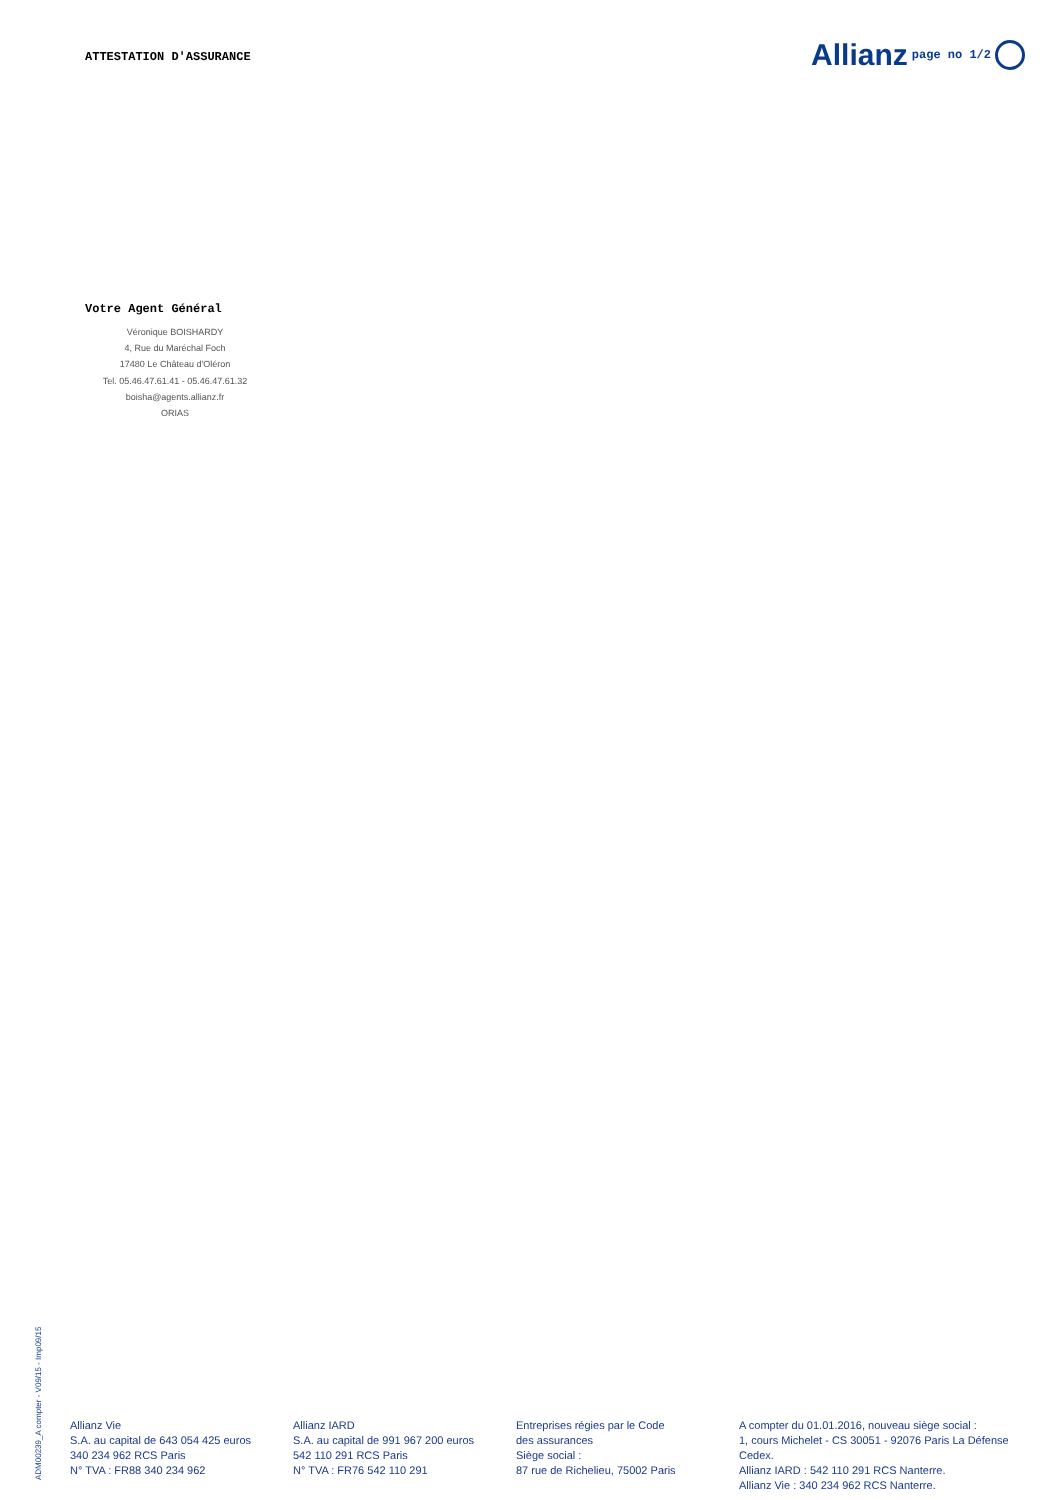ATTESTATION D'ASSURANCE
Allianz page no 1/2
Votre Agent Général
Véronique BOISHARDY
4, Rue du Maréchal Foch
17480 Le Château d'Oléron
Tel. 05.46.47.61.41 - 05.46.47.61.32
boisha@agents.allianz.fr
ORIAS
ADM00239_A compter - V09/15 - Imp09/15
Allianz Vie
S.A. au capital de 643 054 425 euros
340 234 962 RCS Paris
N° TVA : FR88 340 234 962
Allianz IARD
S.A. au capital de 991 967 200 euros
542 110 291 RCS Paris
N° TVA : FR76 542 110 291
Entreprises régies par le Code
des assurances
Siège social :
87 rue de Richelieu, 75002 Paris
A compter du 01.01.2016, nouveau siège social :
1, cours Michelet - CS 30051 - 92076 Paris La Défense Cedex.
Allianz IARD : 542 110 291 RCS Nanterre.
Allianz Vie : 340 234 962 RCS Nanterre.